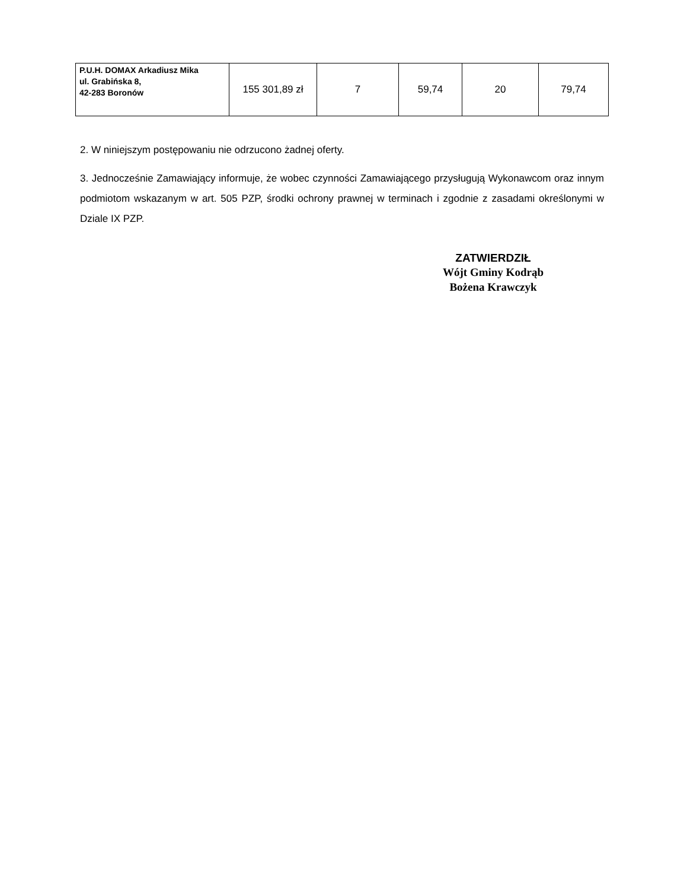| P.U.H. DOMAX Arkadiusz Mika ul. Grabińska 8, 42-283 Boronów | 155 301,89 zł | 7 | 59,74 | 20 | 79,74 |
2. W niniejszym postępowaniu nie odrzucono żadnej oferty.
3. Jednocześnie Zamawiający informuje, że wobec czynności Zamawiającego przysługują Wykonawcom oraz innym podmiotom wskazanym w art. 505 PZP, środki ochrony prawnej w terminach i zgodnie z zasadami określonymi w Dziale IX PZP.
ZATWIERDZIŁ
Wójt Gminy Kodrąb
Bożena Krawczyk